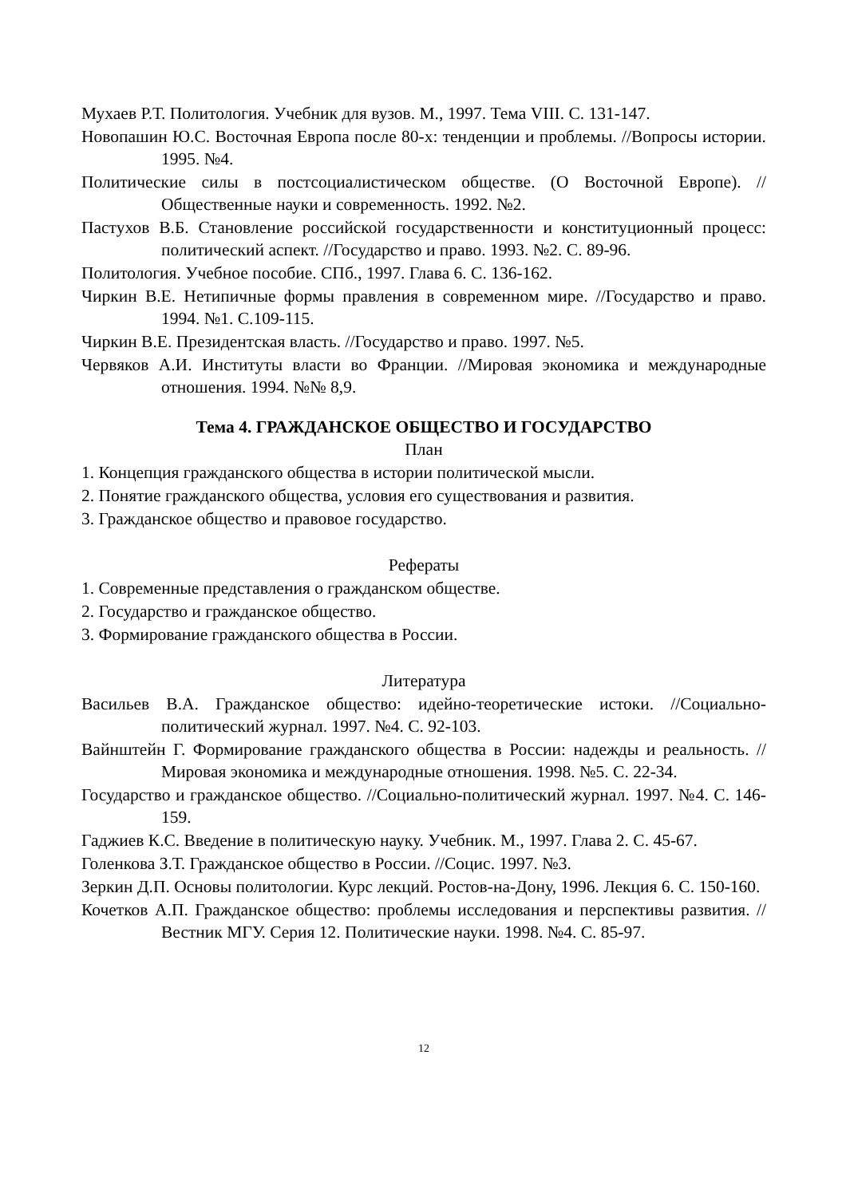Мухаев Р.Т. Политология. Учебник для вузов. М., 1997. Тема VIII. С. 131-147.
Новопашин Ю.С. Восточная Европа после 80-х: тенденции и проблемы. //Вопросы истории. 1995. №4.
Политические силы в постсоциалистическом обществе. (О Восточной Европе). //Общественные науки и современность. 1992. №2.
Пастухов В.Б. Становление российской государственности и конституционный процесс: политический аспект. //Государство и право. 1993. №2. С. 89-96.
Политология. Учебное пособие. СПб., 1997. Глава 6. С. 136-162.
Чиркин В.Е. Нетипичные формы правления в современном мире. //Государство и право. 1994. №1. С.109-115.
Чиркин В.Е. Президентская власть. //Государство и право. 1997. №5.
Червяков А.И. Институты власти во Франции. //Мировая экономика и международные отношения. 1994. №№ 8,9.
Тема 4. ГРАЖДАНСКОЕ ОБЩЕСТВО И ГОСУДАРСТВО
План
1. Концепция гражданского общества в истории политической мысли.
2. Понятие гражданского общества, условия его существования и развития.
3. Гражданское общество и правовое государство.
Рефераты
1. Современные представления о гражданском обществе.
2. Государство и гражданское общество.
3. Формирование гражданского общества в России.
Литература
Васильев В.А. Гражданское общество: идейно-теоретические истоки. //Социально-политический журнал. 1997. №4. С. 92-103.
Вайнштейн Г. Формирование гражданского общества в России: надежды и реальность. //Мировая экономика и международные отношения. 1998. №5. С. 22-34.
Государство и гражданское общество. //Социально-политический журнал. 1997. №4. С. 146-159.
Гаджиев К.С. Введение в политическую науку. Учебник. М., 1997. Глава 2. С. 45-67.
Голенкова З.Т. Гражданское общество в России. //Социс. 1997. №3.
Зеркин Д.П. Основы политологии. Курс лекций. Ростов-на-Дону, 1996. Лекция 6. С. 150-160.
Кочетков А.П. Гражданское общество: проблемы исследования и перспективы развития. //Вестник МГУ. Серия 12. Политические науки. 1998. №4. С. 85-97.
12